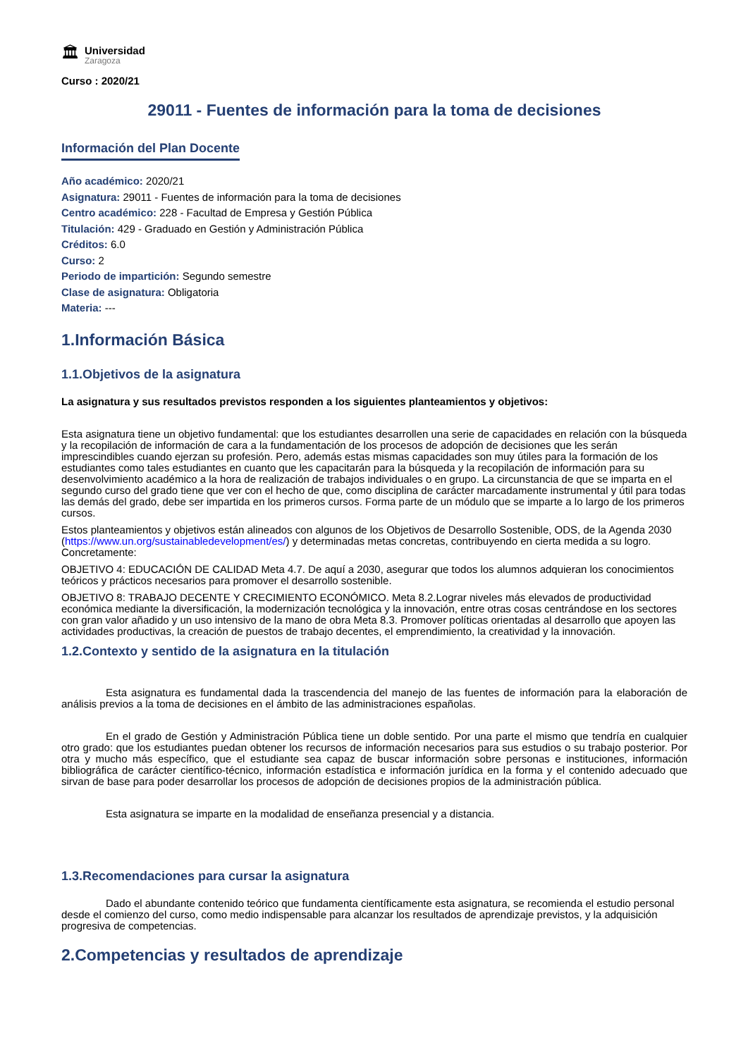🏛
Universidad
Zaragoza
Curso : 2020/21
29011 - Fuentes de información para la toma de decisiones
Información del Plan Docente
Año académico: 2020/21
Asignatura: 29011 - Fuentes de información para la toma de decisiones
Centro académico: 228 - Facultad de Empresa y Gestión Pública
Titulación: 429 - Graduado en Gestión y Administración Pública
Créditos: 6.0
Curso: 2
Periodo de impartición: Segundo semestre
Clase de asignatura: Obligatoria
Materia: ---
1.Información Básica
1.1.Objetivos de la asignatura
La asignatura y sus resultados previstos responden a los siguientes planteamientos y objetivos:
Esta asignatura tiene un objetivo fundamental: que los estudiantes desarrollen una serie de capacidades en relación con la búsqueda y la recopilación de información de cara a la fundamentación de los procesos de adopción de decisiones que les serán imprescindibles cuando ejerzan su profesión. Pero, además estas mismas capacidades son muy útiles para la formación de los estudiantes como tales estudiantes en cuanto que les capacitarán para la búsqueda y la recopilación de información para su desenvolvimiento académico a la hora de realización de trabajos individuales o en grupo. La circunstancia de que se imparta en el segundo curso del grado tiene que ver con el hecho de que, como disciplina de carácter marcadamente instrumental y útil para todas las demás del grado, debe ser impartida en los primeros cursos. Forma parte de un módulo que se imparte a lo largo de los primeros cursos.
Estos planteamientos y objetivos están alineados con algunos de los Objetivos de Desarrollo Sostenible, ODS, de la Agenda 2030 (https://www.un.org/sustainabledevelopment/es/) y determinadas metas concretas, contribuyendo en cierta medida a su logro. Concretamente:
OBJETIVO 4: EDUCACIÓN DE CALIDAD Meta 4.7. De aquí a 2030, asegurar que todos los alumnos adquieran los conocimientos teóricos y prácticos necesarios para promover el desarrollo sostenible.
OBJETIVO 8: TRABAJO DECENTE Y CRECIMIENTO ECONÓMICO. Meta 8.2.Lograr niveles más elevados de productividad económica mediante la diversificación, la modernización tecnológica y la innovación, entre otras cosas centrándose en los sectores con gran valor añadido y un uso intensivo de la mano de obra Meta 8.3. Promover políticas orientadas al desarrollo que apoyen las actividades productivas, la creación de puestos de trabajo decentes, el emprendimiento, la creatividad y la innovación.
1.2.Contexto y sentido de la asignatura en la titulación
Esta asignatura es fundamental dada la trascendencia del manejo de las fuentes de información para la elaboración de análisis previos a la toma de decisiones en el ámbito de las administraciones españolas.
En el grado de Gestión y Administración Pública tiene un doble sentido. Por una parte el mismo que tendría en cualquier otro grado: que los estudiantes puedan obtener los recursos de información necesarios para sus estudios o su trabajo posterior. Por otra y mucho más específico, que el estudiante sea capaz de buscar información sobre personas e instituciones, información bibliográfica de carácter científico-técnico, información estadística e información jurídica en la forma y el contenido adecuado que sirvan de base para poder desarrollar los procesos de adopción de decisiones propios de la administración pública.
Esta asignatura se imparte en la modalidad de enseñanza presencial y a distancia.
1.3.Recomendaciones para cursar la asignatura
Dado el abundante contenido teórico que fundamenta científicamente esta asignatura, se recomienda el estudio personal desde el comienzo del curso, como medio indispensable para alcanzar los resultados de aprendizaje previstos, y la adquisición progresiva de competencias.
2.Competencias y resultados de aprendizaje